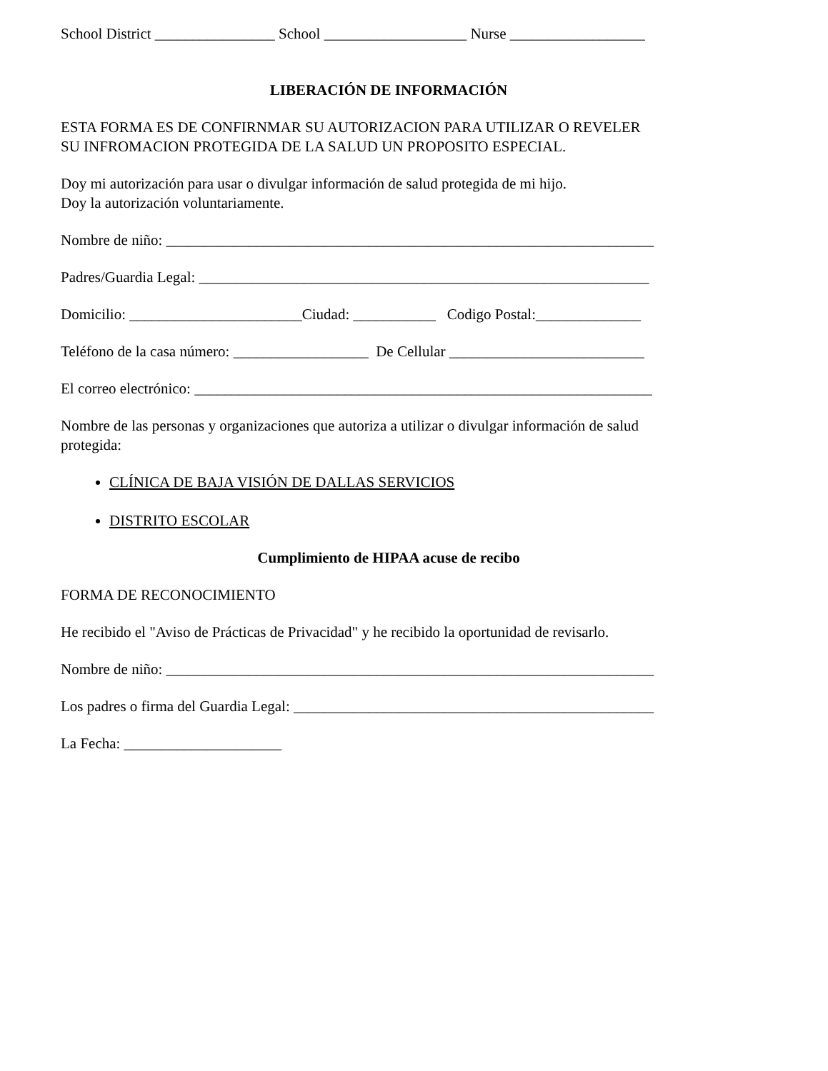School District ________________ School ___________________ Nurse __________________
LIBERACIÓN DE INFORMACIÓN
ESTA FORMA ES DE CONFIRNMAR SU AUTORIZACION PARA UTILIZAR O REVELER
SU INFROMACION PROTEGIDA DE LA SALUD UN PROPOSITO ESPECIAL.
Doy mi autorización para usar o divulgar información de salud protegida de mi hijo.
Doy la autorización voluntariamente.
Nombre de niño: _________________________________________________________________
Padres/Guardia Legal: ____________________________________________________________
Domicilio: _______________________Ciudad: ___________ Codigo Postal:______________
Teléfono de la casa número: __________________ De Cellular __________________________
El correo electrónico: _____________________________________________________________
Nombre de las personas y organizaciones que autoriza a utilizar o divulgar información de salud
protegida:
CLÍNICA DE BAJA VISIÓN DE DALLAS SERVICIOS
DISTRITO ESCOLAR
Cumplimiento de HIPAA acuse de recibo
FORMA DE RECONOCIMIENTO
He recibido el "Aviso de Prácticas de Privacidad" y he recibido la oportunidad de revisarlo.
Nombre de niño: _________________________________________________________________
Los padres o firma del Guardia Legal: ________________________________________________
La Fecha: _____________________